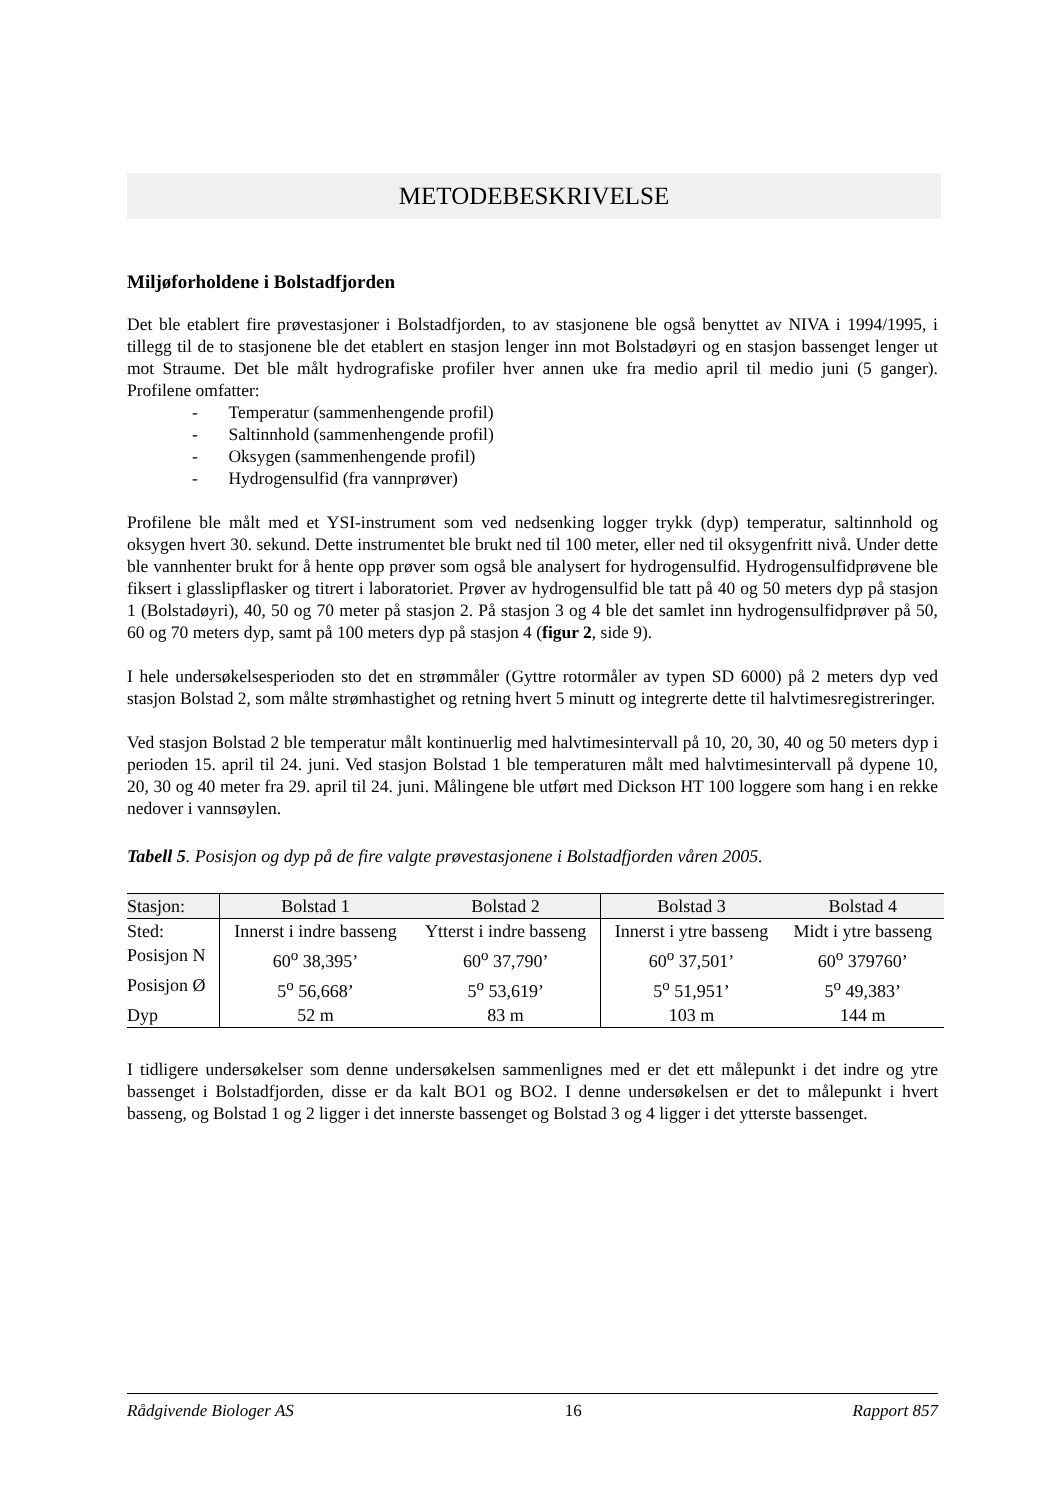METODEBESKRIVELSE
Miljøforholdene i Bolstadfjorden
Det ble etablert fire prøvestasjoner i Bolstadfjorden, to av stasjonene ble også benyttet av NIVA i 1994/1995, i tillegg til de to stasjonene ble det etablert en stasjon lenger inn mot Bolstadøyri og en stasjon bassenget lenger ut mot Straume. Det ble målt hydrografiske profiler hver annen uke fra medio april til medio juni (5 ganger). Profilene omfatter:
- Temperatur (sammenhengende profil)
- Saltinnhold (sammenhengende profil)
- Oksygen (sammenhengende profil)
- Hydrogensulfid (fra vannprøver)
Profilene ble målt med et YSI-instrument som ved nedsenking logger trykk (dyp) temperatur, saltinnhold og oksygen hvert 30. sekund. Dette instrumentet ble brukt ned til 100 meter, eller ned til oksygenfritt nivå. Under dette ble vannhenter brukt for å hente opp prøver som også ble analysert for hydrogensulfid. Hydrogensulfidprøvene ble fiksert i glasslipflasker og titrert i laboratoriet. Prøver av hydrogensulfid ble tatt på 40 og 50 meters dyp på stasjon 1 (Bolstadøyri), 40, 50 og 70 meter på stasjon 2. På stasjon 3 og 4 ble det samlet inn hydrogensulfidprøver på 50, 60 og 70 meters dyp, samt på 100 meters dyp på stasjon 4 (figur 2, side 9).
I hele undersøkelsesperioden sto det en strømmåler (Gyttre rotormåler av typen SD 6000) på 2 meters dyp ved stasjon Bolstad 2, som målte strømhastighet og retning hvert 5 minutt og integrerte dette til halvtimesregistreringer.
Ved stasjon Bolstad 2 ble temperatur målt kontinuerlig med halvtimesintervall på 10, 20, 30, 40 og 50 meters dyp i perioden 15. april til 24. juni. Ved stasjon Bolstad 1 ble temperaturen målt med halvtimesintervall på dypene 10, 20, 30 og 40 meter fra 29. april til 24. juni. Målingene ble utført med Dickson HT 100 loggere som hang i en rekke nedover i vannsøylen.
Tabell 5. Posisjon og dyp på de fire valgte prøvestasjonene i Bolstadfjorden våren 2005.
| Stasjon: | Bolstad 1 | Bolstad 2 | Bolstad 3 | Bolstad 4 |
| --- | --- | --- | --- | --- |
| Sted: | Innerst i indre basseng | Ytterst i indre basseng | Innerst i ytre basseng | Midt i ytre basseng |
| Posisjon N | 60<sup>o</sup> 38,395’ | 60<sup>o</sup> 37,790’ | 60<sup>o</sup> 37,501’ | 60<sup>o</sup> 379760’ |
| Posisjon Ø | 5<sup>o</sup> 56,668’ | 5<sup>o</sup> 53,619’ | 5<sup>o</sup> 51,951’ | 5<sup>o</sup> 49,383’ |
| Dyp | 52 m | 83 m | 103 m | 144 m |
I tidligere undersøkelser som denne undersøkelsen sammenlignes med er det ett målepunkt i det indre og ytre bassenget i Bolstadfjorden, disse er da kalt BO1 og BO2. I denne undersøkelsen er det to målepunkt i hvert basseng, og Bolstad 1 og 2 ligger i det innerste bassenget og Bolstad 3 og 4 ligger i det ytterste bassenget.
Rådgivende Biologer AS 16 Rapport 857